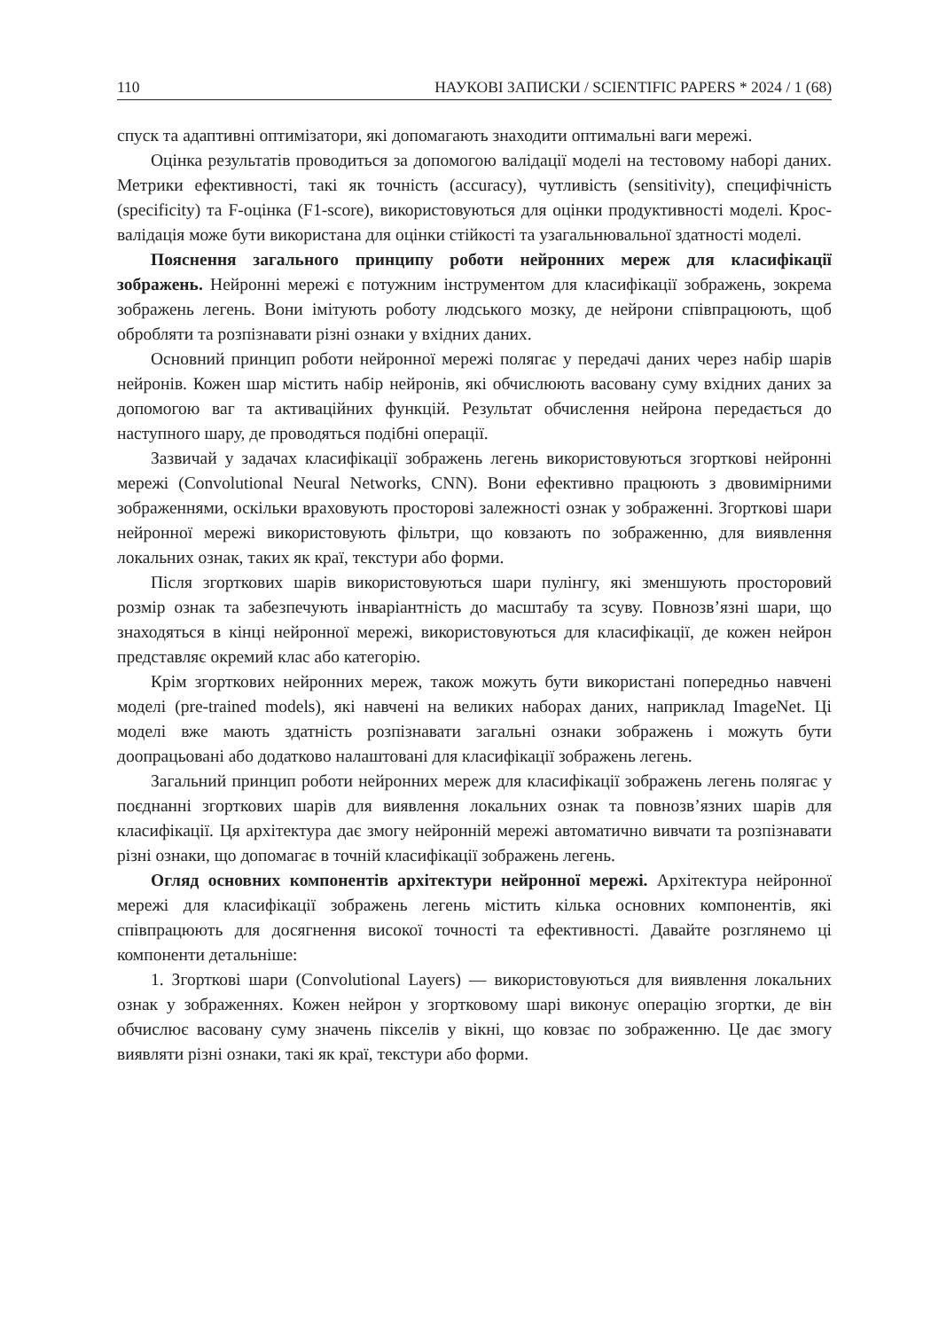110 НАУКОВІ ЗАПИСКИ / SCIENTIFIC PAPERS * 2024 / 1 (68)
спуск та адаптивні оптимізатори, які допомагають знаходити оптимальні ваги мережі.
Оцінка результатів проводиться за допомогою валідації моделі на тестовому наборі даних. Метрики ефективності, такі як точність (accuracy), чутливість (sensitivity), специфічність (specificity) та F-оцінка (F1-score), використовуються для оцінки продуктивності моделі. Крос-валідація може бути використана для оцінки стійкості та узагальнювальної здатності моделі.
Пояснення загального принципу роботи нейронних мереж для класифікації зображень. Нейронні мережі є потужним інструментом для класифікації зображень, зокрема зображень легень. Вони імітують роботу людського мозку, де нейрони співпрацюють, щоб обробляти та розпізнавати різні ознаки у вхідних даних.
Основний принцип роботи нейронної мережі полягає у передачі даних через набір шарів нейронів. Кожен шар містить набір нейронів, які обчислюють васовану суму вхідних даних за допомогою ваг та активаційних функцій. Результат обчислення нейрона передається до наступного шару, де проводяться подібні операції.
Зазвичай у задачах класифікації зображень легень використовуються згорткові нейронні мережі (Convolutional Neural Networks, CNN). Вони ефективно працюють з двовимірними зображеннями, оскільки враховують просторові залежності ознак у зображенні. Згорткові шари нейронної мережі використовують фільтри, що ковзають по зображенню, для виявлення локальних ознак, таких як краї, текстури або форми.
Після згорткових шарів використовуються шари пулінгу, які зменшують просторовий розмір ознак та забезпечують інваріантність до масштабу та зсуву. Повнозв’язні шари, що знаходяться в кінці нейронної мережі, використовуються для класифікації, де кожен нейрон представляє окремий клас або категорію.
Крім згорткових нейронних мереж, також можуть бути використані попередньо навчені моделі (pre-trained models), які навчені на великих наборах даних, наприклад ImageNet. Ці моделі вже мають здатність розпізнавати загальні ознаки зображень і можуть бути доопрацьовані або додатково налаштовані для класифікації зображень легень.
Загальний принцип роботи нейронних мереж для класифікації зображень легень полягає у поєднанні згорткових шарів для виявлення локальних ознак та повнозв’язних шарів для класифікації. Ця архітектура дає змогу нейронній мережі автоматично вивчати та розпізнавати різні ознаки, що допомагає в точній класифікації зображень легень.
Огляд основних компонентів архітектури нейронної мережі. Архітектура нейронної мережі для класифікації зображень легень містить кілька основних компонентів, які співпрацюють для досягнення високої точності та ефективності. Давайте розглянемо ці компоненти детальніше:
1. Згорткові шари (Convolutional Layers) — використовуються для виявлення локальних ознак у зображеннях. Кожен нейрон у згортковому шарі виконує операцію згортки, де він обчислює васовану суму значень пікселів у вікні, що ковзає по зображенню. Це дає змогу виявляти різні ознаки, такі як краї, текстури або форми.